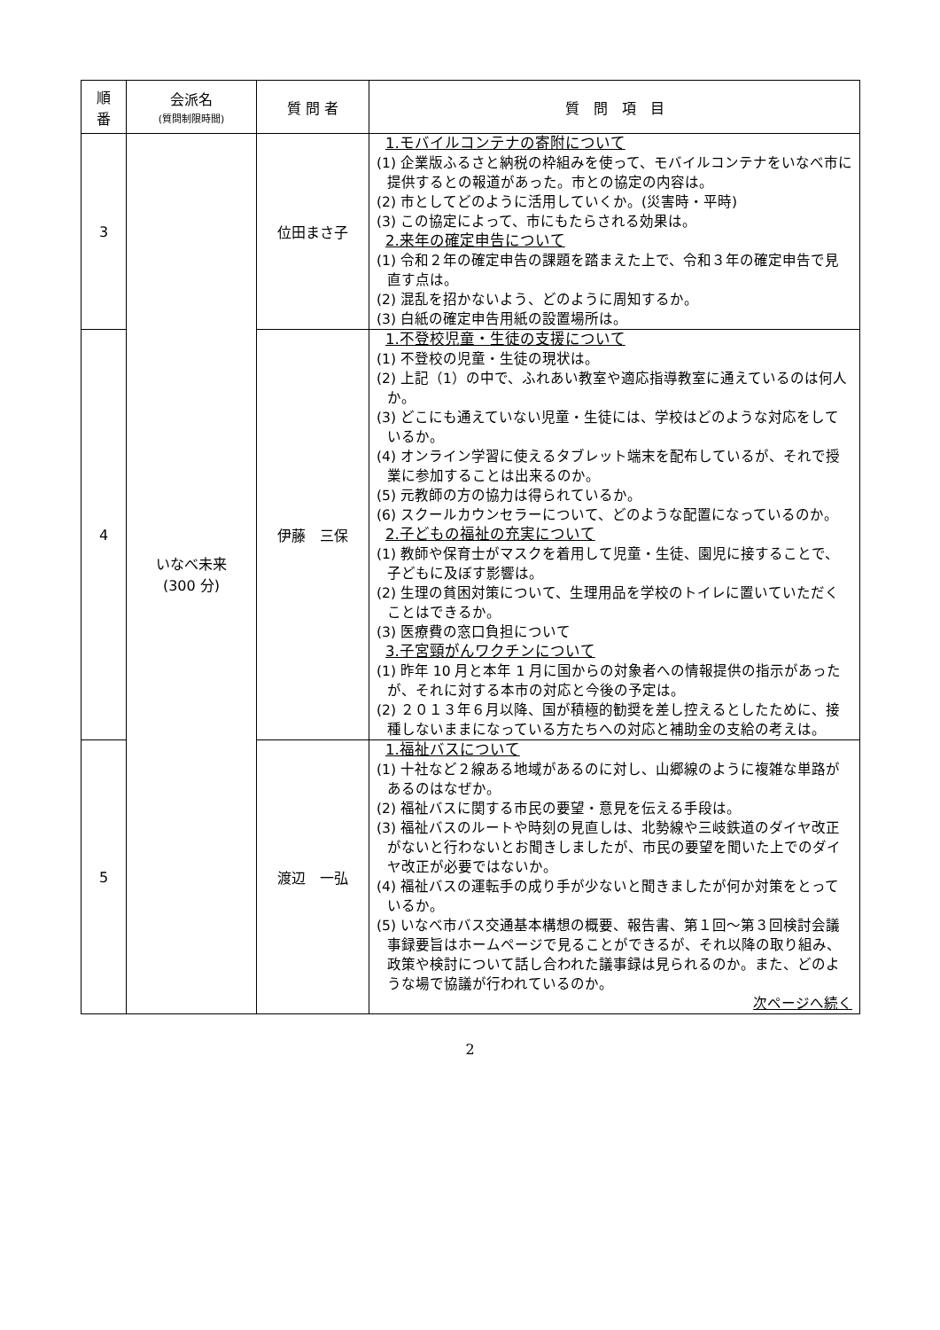| 順 番 | 会派名 (質問制限時間) | 質 問 者 | 質 問 項 目 |
| --- | --- | --- | --- |
| 3 | いなべ未来 (300 分) | 位田まさ子 | 1.モバイルコンテナの寄附について (1) 企業版ふるさと納税の枠組みを使って、モバイルコンテナをいなべ市に提供するとの報道があった。市との協定の内容は。 (2) 市としてどのように活用していくか。(災害時・平時) (3) この協定によって、市にもたらされる効果は。 2.来年の確定申告について (1) 令和２年の確定申告の課題を踏まえた上で、令和３年の確定申告で見直す点は。 (2) 混乱を招かないよう、どのように周知するか。 (3) 白紙の確定申告用紙の設置場所は。 |
| 4 | | 伊藤 三保 | 1.不登校児童・生徒の支援について (1) 不登校の児童・生徒の現状は。 (2) 上記（1）の中で、ふれあい教室や適応指導教室に通えているのは何人か。 (3) どこにも通えていない児童・生徒には、学校はどのような対応をしているか。 (4) オンライン学習に使えるタブレット端末を配布しているが、それで授業に参加することは出来るのか。 (5) 元教師の方の協力は得られているか。 (6) スクールカウンセラーについて、どのような配置になっているのか。 2.子どもの福祉の充実について (1) 教師や保育士がマスクを着用して児童・生徒、園児に接することで、子どもに及ぼす影響は。 (2) 生理の貧困対策について、生理用品を学校のトイレに置いていただくことはできるか。 (3) 医療費の窓口負担について 3.子宮頸がんワクチンについて (1) 昨年 10 月と本年 1 月に国からの対象者への情報提供の指示があったが、それに対する本市の対応と今後の予定は。 (2) ２０１３年６月以降、国が積極的勧奨を差し控えるとしたために、接種しないままになっている方たちへの対応と補助金の支給の考えは。 |
| 5 | | 渡辺 一弘 | 1.福祉バスについて (1) 十社など２線ある地域があるのに対し、山郷線のように複雑な単路があるのはなぜか。 (2) 福祉バスに関する市民の要望・意見を伝える手段は。 (3) 福祉バスのルートや時刻の見直しは、北勢線や三岐鉄道のダイヤ改正がないと行わないとお聞きしましたが、市民の要望を聞いた上でのダイヤ改正が必要ではないか。 (4) 福祉バスの運転手の成り手が少ないと聞きましたが何か対策をとっているか。 (5) いなべ市バス交通基本構想の概要、報告書、第１回～第３回検討会議事録要旨はホームページで見ることができるが、それ以降の取り組み、政策や検討について話し合われた議事録は見られるのか。また、どのような場で協議が行われているのか。 次ページへ続く |
2